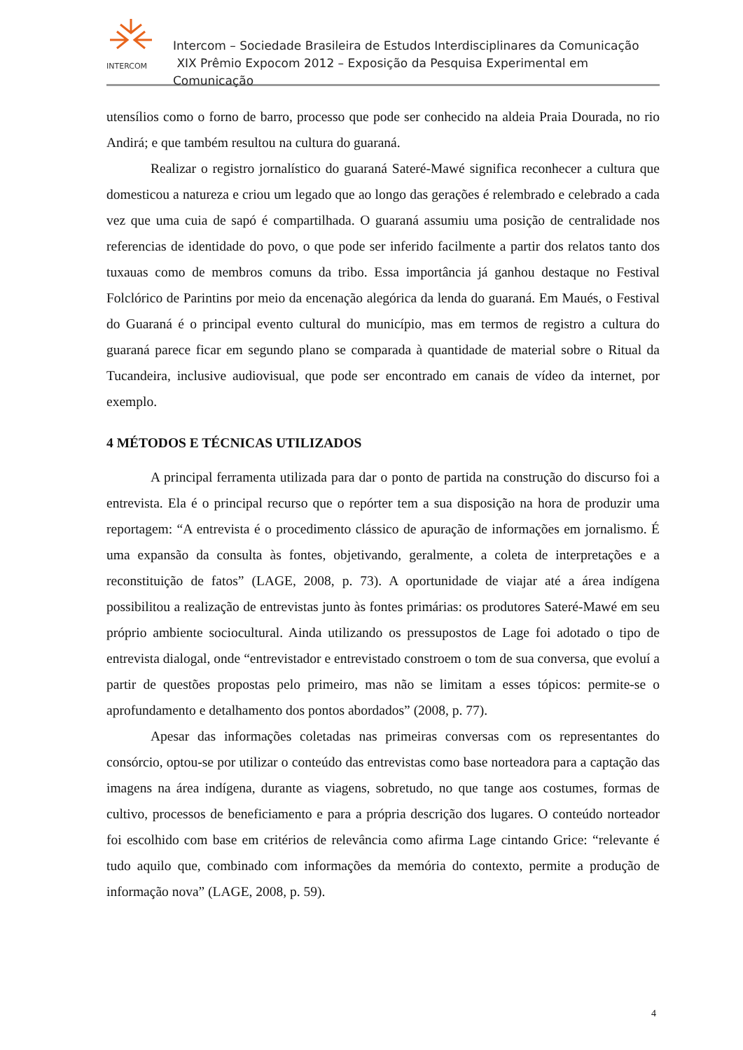INTERCOM
Intercom – Sociedade Brasileira de Estudos Interdisciplinares da Comunicação
XIX Prêmio Expocom 2012 – Exposição da Pesquisa Experimental em Comunicação
utensílios como o forno de barro, processo que pode ser conhecido na aldeia Praia Dourada, no rio Andirá; e que também resultou na cultura do guaraná.
Realizar o registro jornalístico do guaraná Sateré-Mawé significa reconhecer a cultura que domesticou a natureza e criou um legado que ao longo das gerações é relembrado e celebrado a cada vez que uma cuia de sapó é compartilhada. O guaraná assumiu uma posição de centralidade nos referencias de identidade do povo, o que pode ser inferido facilmente a partir dos relatos tanto dos tuxauas como de membros comuns da tribo. Essa importância já ganhou destaque no Festival Folclórico de Parintins por meio da encenação alegórica da lenda do guaraná. Em Maués, o Festival do Guaraná é o principal evento cultural do município, mas em termos de registro a cultura do guaraná parece ficar em segundo plano se comparada à quantidade de material sobre o Ritual da Tucandeira, inclusive audiovisual, que pode ser encontrado em canais de vídeo da internet, por exemplo.
4 MÉTODOS E TÉCNICAS UTILIZADOS
A principal ferramenta utilizada para dar o ponto de partida na construção do discurso foi a entrevista. Ela é o principal recurso que o repórter tem a sua disposição na hora de produzir uma reportagem: “A entrevista é o procedimento clássico de apuração de informações em jornalismo. É uma expansão da consulta às fontes, objetivando, geralmente, a coleta de interpretações e a reconstituição de fatos” (LAGE, 2008, p. 73). A oportunidade de viajar até a área indígena possibilitou a realização de entrevistas junto às fontes primárias: os produtores Sateré-Mawé em seu próprio ambiente sociocultural. Ainda utilizando os pressupostos de Lage foi adotado o tipo de entrevista dialogal, onde “entrevistador e entrevistado constroem o tom de sua conversa, que evoluí a partir de questões propostas pelo primeiro, mas não se limitam a esses tópicos: permite-se o aprofundamento e detalhamento dos pontos abordados” (2008, p. 77).
Apesar das informações coletadas nas primeiras conversas com os representantes do consórcio, optou-se por utilizar o conteúdo das entrevistas como base norteadora para a captação das imagens na área indígena, durante as viagens, sobretudo, no que tange aos costumes, formas de cultivo, processos de beneficiamento e para a própria descrição dos lugares. O conteúdo norteador foi escolhido com base em critérios de relevância como afirma Lage cintando Grice: “relevante é tudo aquilo que, combinado com informações da memória do contexto, permite a produção de informação nova” (LAGE, 2008, p. 59).
4